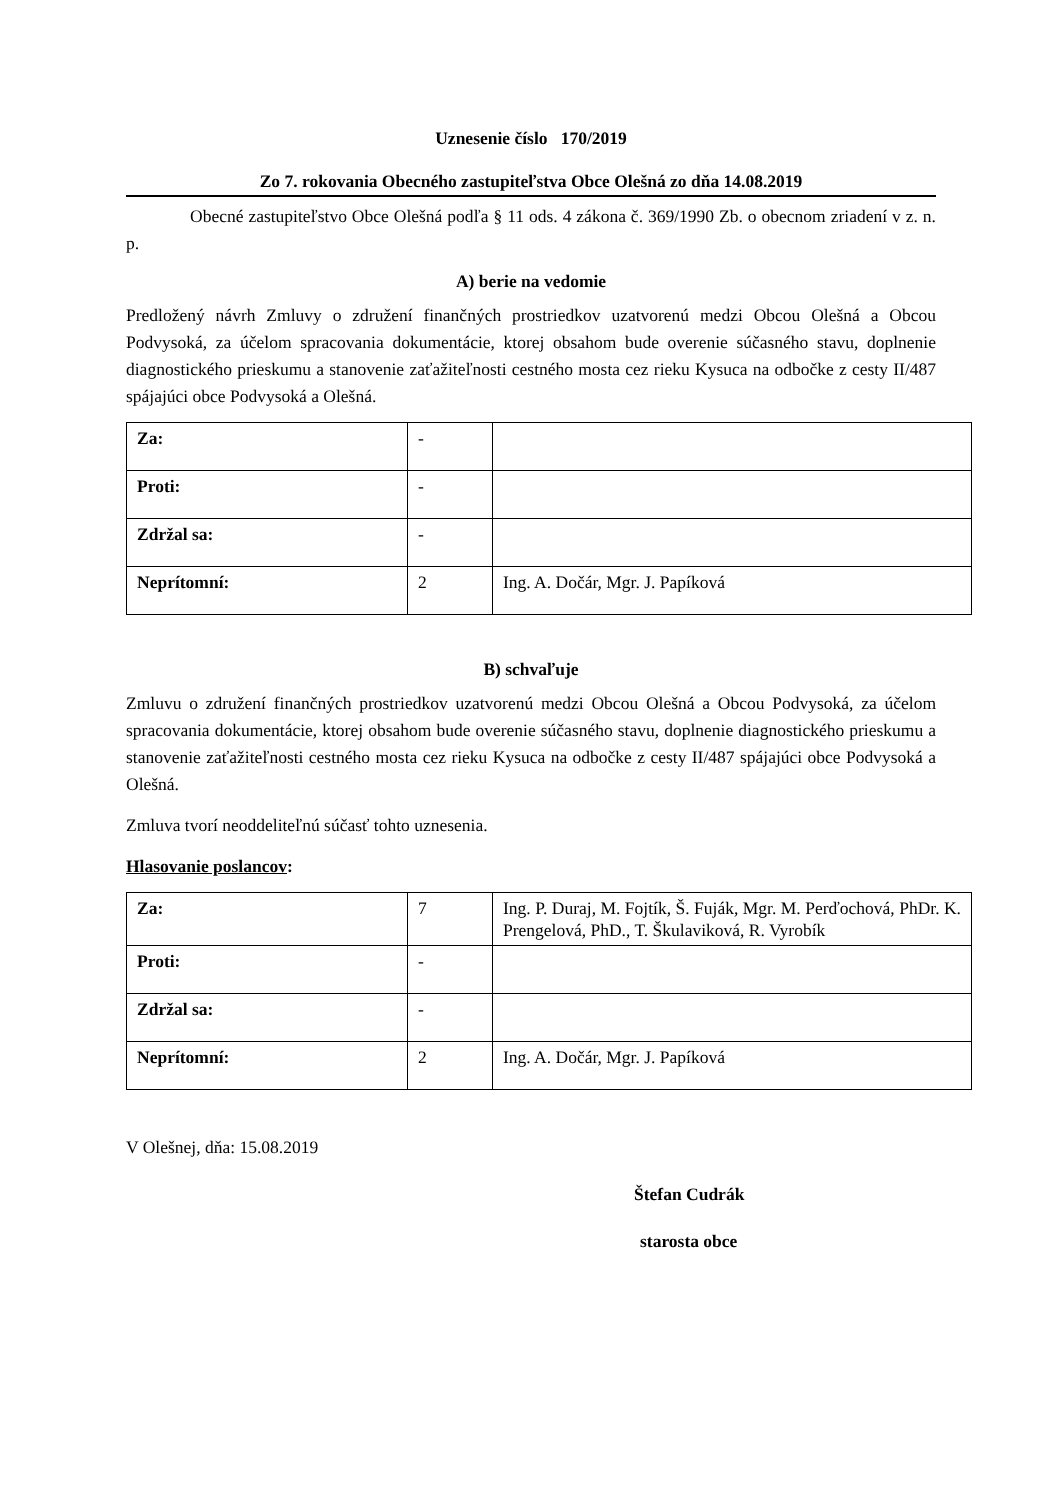Uznesenie číslo 170/2019
Zo 7. rokovania Obecného zastupiteľstva Obce Olešná zo dňa 14.08.2019
Obecné zastupiteľstvo Obce Olešná podľa § 11 ods. 4 zákona č. 369/1990 Zb. o obecnom zriadení v z. n. p.
A) berie na vedomie
Predložený návrh Zmluvy o združení finančných prostriedkov uzatvorenú medzi Obcou Olešná a Obcou Podvysoká, za účelom spracovania dokumentácie, ktorej obsahom bude overenie súčasného stavu, doplnenie diagnostického prieskumu a stanovenie zaťažiteľnosti cestného mosta cez rieku Kysuca na odbočke z cesty II/487 spájajúci obce Podvysoká a Olešná.
| Za: | - | |
| Proti: | - | |
| Zdržal sa: | - | |
| Neprítomní: | 2 | Ing. A. Dočár, Mgr. J. Papíková |
B) schvaľuje
Zmluvu o združení finančných prostriedkov uzatvorenú medzi Obcou Olešná a Obcou Podvysoká, za účelom spracovania dokumentácie, ktorej obsahom bude overenie súčasného stavu, doplnenie diagnostického prieskumu a stanovenie zaťažiteľnosti cestného mosta cez rieku Kysuca na odbočke z cesty II/487 spájajúci obce Podvysoká a Olešná.
Zmluva tvorí neoddeliteľnú súčasť tohto uznesenia.
Hlasovanie poslancov:
| Za: | 7 | Ing. P. Duraj, M. Fojtík, Š. Fuják, Mgr. M. Perďochová, PhDr. K. Prengelová, PhD., T. Škulaviková, R. Vyrobík |
| Proti: | - | |
| Zdržal sa: | - | |
| Neprítomní: | 2 | Ing. A. Dočár, Mgr. J. Papíková |
V Olešnej, dňa: 15.08.2019
Štefan Cudrák
starosta obce